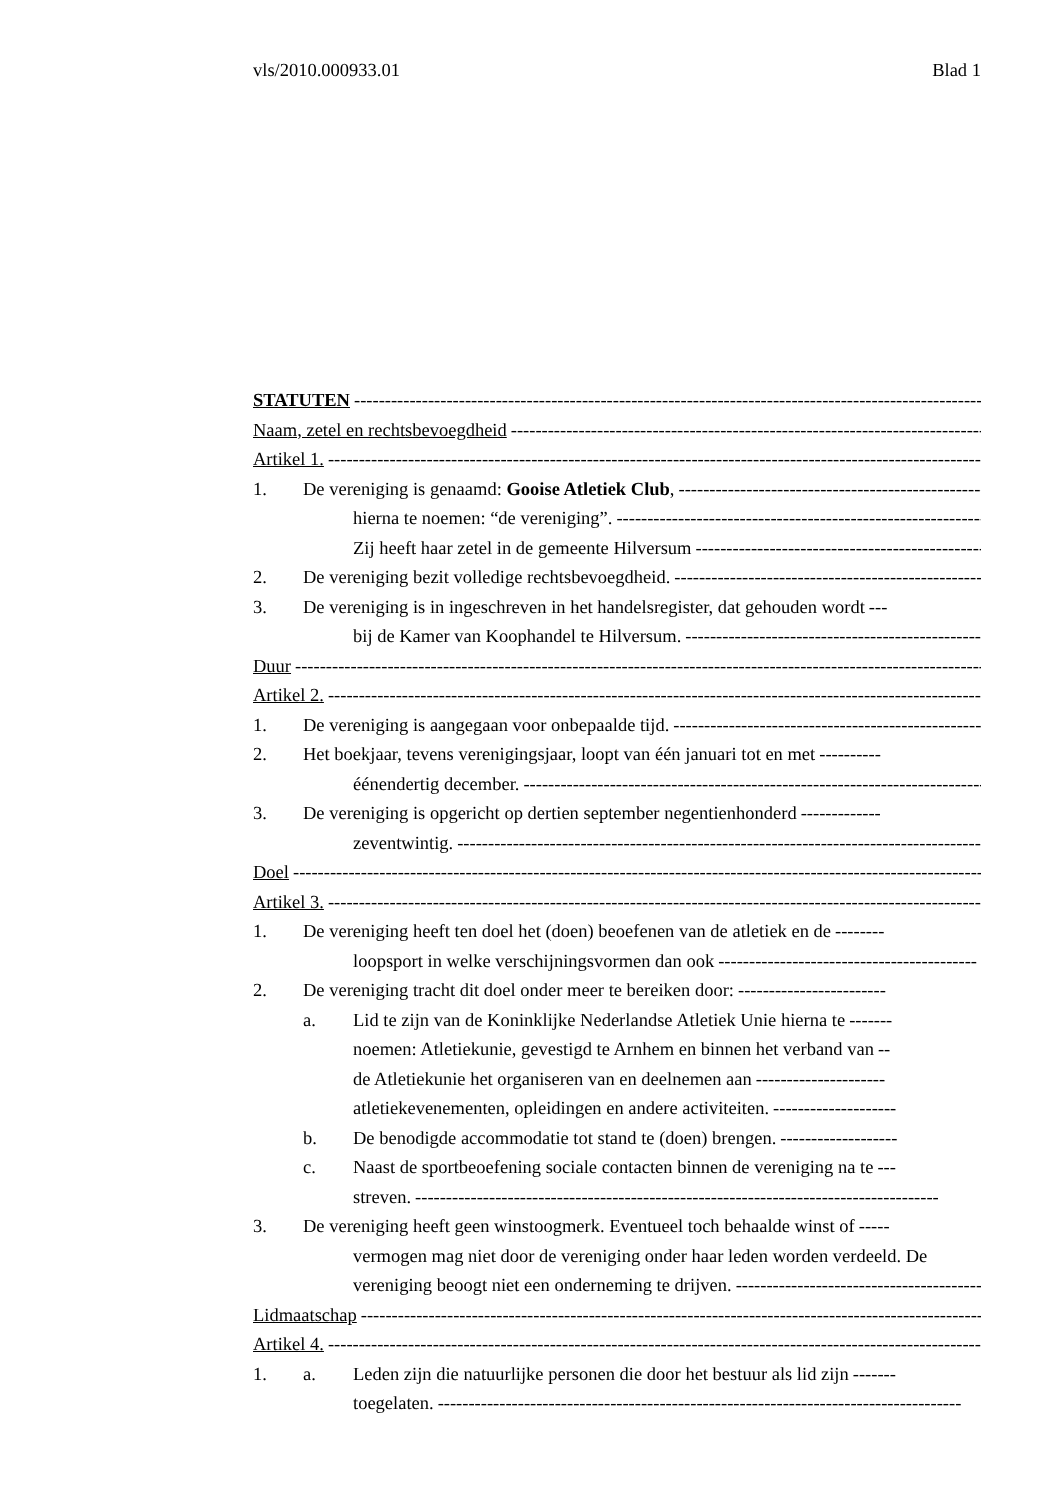vls/2010.000933.01 Blad 1
STATUTEN ------------------------------------------------------------------------------------------------------------
Naam, zetel en rechtsbevoegdheid ----------------------------------------------------------------------------------------
Artikel 1. ------------------------------------------------------------------------------------------------------------------
1. De vereniging is genaamd: Gooise Atletiek Club, --------------------------------------------------
hierna te noemen: “de vereniging”. ------------------------------------------------------------------------
Zij heeft haar zetel in de gemeente Hilversum -----------------------------------------------------------
2. De vereniging bezit volledige rechtsbevoegdheid. --------------------------------------------------
3. De vereniging is in ingeschreven in het handelsregister, dat gehouden wordt ---
bij de Kamer van Koophandel te Hilversum. ----------------------------------------------------------
Duur --------------------------------------------------------------------------------------------------------------------------
Artikel 2. ------------------------------------------------------------------------------------------------------------------
1. De vereniging is aangegaan voor onbepaalde tijd. --------------------------------------------------
2. Het boekjaar, tevens verenigingsjaar, loopt van één januari tot en met ----------
éénendertig december. ------------------------------------------------------------------------------------
3. De vereniging is opgericht op dertien september negentienhonderd -------------
zeventwintig. -------------------------------------------------------------------------------------------------
Doel --------------------------------------------------------------------------------------------------------------------------
Artikel 3. ------------------------------------------------------------------------------------------------------------------
1. De vereniging heeft ten doel het (doen) beoefenen van de atletiek en de --------
loopsport in welke verschijningsvormen dan ook ------------------------------------------
2. De vereniging tracht dit doel onder meer te bereiken door: ------------------------
a. Lid te zijn van de Koninklijke Nederlandse Atletiek Unie hierna te -------
noemen: Atletiekunie, gevestigd te Arnhem en binnen het verband van --
de Atletiekunie het organiseren van en deelnemen aan ---------------------
atletiekevenementen, opleidingen en andere activiteiten. --------------------
b. De benodigde accommodatie tot stand te (doen) brengen. -------------------
c. Naast de sportbeoefening sociale contacten binnen de vereniging na te ---
streven. -------------------------------------------------------------------------------------
3. De vereniging heeft geen winstoogmerk. Eventueel toch behaalde winst of -----
vermogen mag niet door de vereniging onder haar leden worden verdeeld. De
vereniging beoogt niet een onderneming te drijven. ------------------------------------------
Lidmaatschap -----------------------------------------------------------------------------------------------------------
Artikel 4. ------------------------------------------------------------------------------------------------------------------
1. a. Leden zijn die natuurlijke personen die door het bestuur als lid zijn -------
toegelaten. -------------------------------------------------------------------------------------